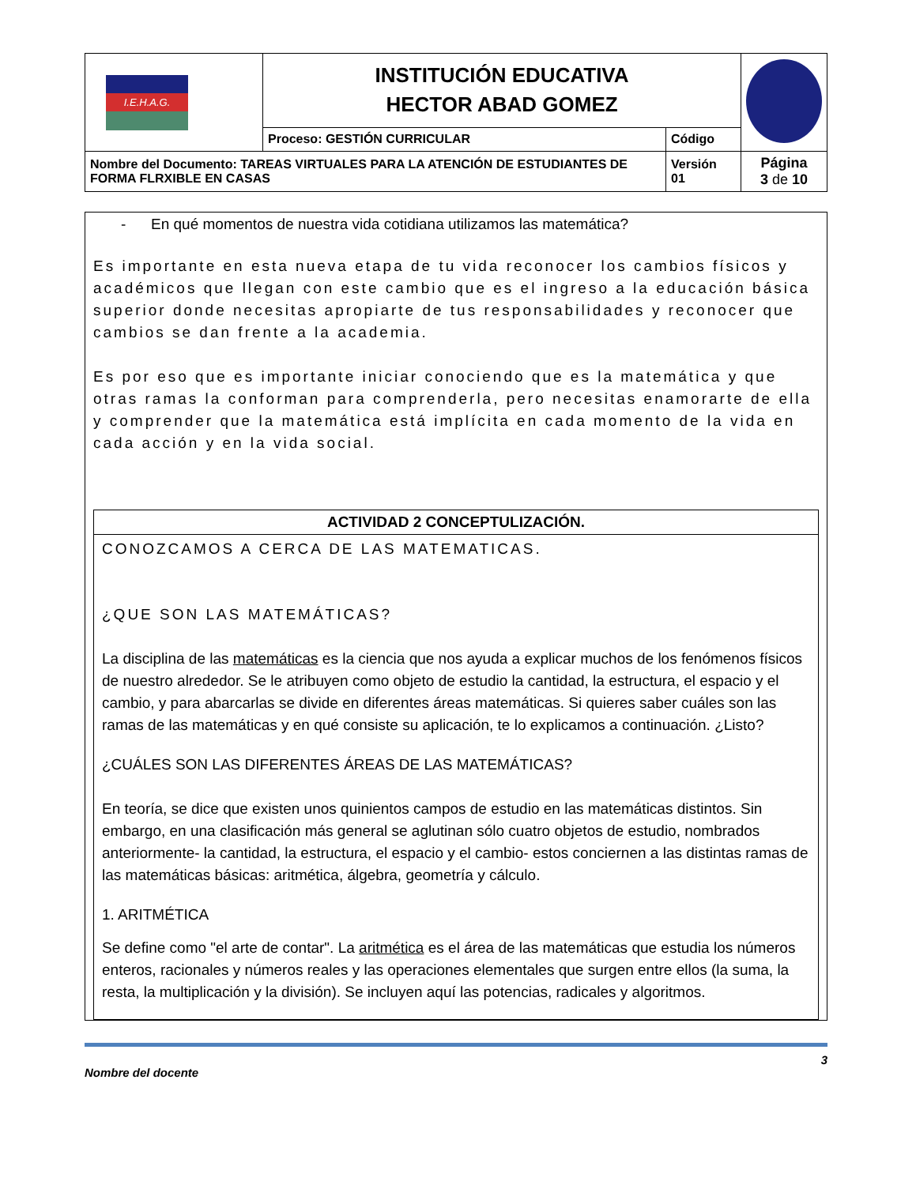| I.E.H.A.G. | INSTITUCIÓN EDUCATIVA HECTOR ABAD GOMEZ | | |
| | Proceso: GESTIÓN CURRICULAR | Código | |
| Nombre del Documento: TAREAS VIRTUALES PARA LA ATENCIÓN DE ESTUDIANTES DE FORMA FLRXIBLE EN CASAS | | Versión 01 | Página 3 de 10 |
- En qué momentos de nuestra vida cotidiana utilizamos las matemática?
Es importante en esta nueva etapa de tu vida reconocer los cambios físicos y académicos que llegan con este cambio que es el ingreso a la educación básica superior donde necesitas apropiarte de tus responsabilidades y reconocer que cambios se dan frente a la academia.
Es por eso que es importante iniciar conociendo que es la matemática y que otras ramas la conforman para comprenderla, pero necesitas enamorarte de ella y comprender que la matemática está implícita en cada momento de la vida en cada acción y en la vida social.
ACTIVIDAD 2 CONCEPTULIZACIÓN.
CONOZCAMOS A CERCA DE LAS MATEMATICAS.
¿QUE SON LAS MATEMÁTICAS?
La disciplina de las matemáticas es la ciencia que nos ayuda a explicar muchos de los fenómenos físicos de nuestro alrededor. Se le atribuyen como objeto de estudio la cantidad, la estructura, el espacio y el cambio, y para abarcarlas se divide en diferentes áreas matemáticas. Si quieres saber cuáles son las ramas de las matemáticas y en qué consiste su aplicación, te lo explicamos a continuación. ¿Listo?
¿CUÁLES SON LAS DIFERENTES ÁREAS DE LAS MATEMÁTICAS?
En teoría, se dice que existen unos quinientos campos de estudio en las matemáticas distintos. Sin embargo, en una clasificación más general se aglutinan sólo cuatro objetos de estudio, nombrados anteriormente- la cantidad, la estructura, el espacio y el cambio- estos conciernen a las distintas ramas de las matemáticas básicas: aritmética, álgebra, geometría y cálculo.
1. ARITMÉTICA
Se define como "el arte de contar". La aritmética es el área de las matemáticas que estudia los números enteros, racionales y números reales y las operaciones elementales que surgen entre ellos (la suma, la resta, la multiplicación y la división). Se incluyen aquí las potencias, radicales y algoritmos.
Nombre del docente 3